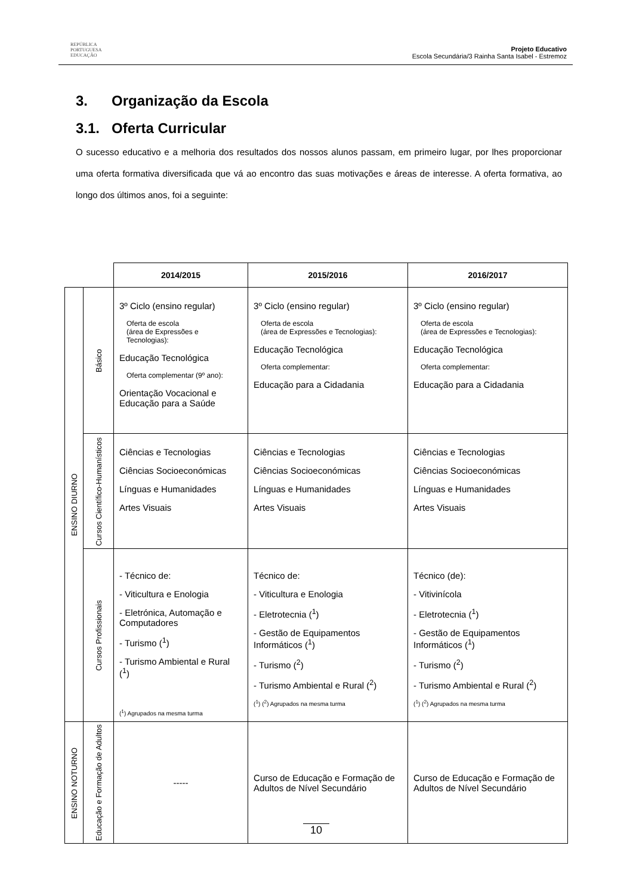REPÚBLICA
PORTUGUESA
EDUCAÇÃO
Projeto Educativo
Escola Secundária/3 Rainha Santa Isabel - Estremoz
3. Organização da Escola
3.1. Oferta Curricular
O sucesso educativo e a melhoria dos resultados dos nossos alunos passam, em primeiro lugar, por lhes proporcionar uma oferta formativa diversificada que vá ao encontro das suas motivações e áreas de interesse. A oferta formativa, ao longo dos últimos anos, foi a seguinte:
| | | 2014/2015 | 2015/2016 | 2016/2017 |
| ENSINO DIURNO | Básico | 3º Ciclo (ensino regular) Oferta de escola (área de Expressões e Tecnologias): Educação Tecnológica Oferta complementar (9º ano): Orientação Vocacional e Educação para a Saúde | 3º Ciclo (ensino regular) Oferta de escola (área de Expressões e Tecnologias): Educação Tecnológica Oferta complementar: Educação para a Cidadania | 3º Ciclo (ensino regular) Oferta de escola (área de Expressões e Tecnologias): Educação Tecnológica Oferta complementar: Educação para a Cidadania |
| | Cursos Científico-Humanísticos | Ciências e Tecnologias Ciências Socioeconómicas Línguas e Humanidades Artes Visuais | Ciências e Tecnologias Ciências Socioeconómicas Línguas e Humanidades Artes Visuais | Ciências e Tecnologias Ciências Socioeconómicas Línguas e Humanidades Artes Visuais |
| | Cursos Profissionais | - Técnico de: - Viticultura e Enologia - Eletrónica, Automação e Computadores - Turismo (<sup>1</sup>) - Turismo Ambiental e Rural (<sup>1</sup>) (<sup>1</sup>) Agrupados na mesma turma | Técnico de: - Viticultura e Enologia - Eletrotecnia (<sup>1</sup>) - Gestão de Equipamentos Informáticos (<sup>1</sup>) - Turismo (<sup>2</sup>) - Turismo Ambiental e Rural (<sup>2</sup>) (<sup>1</sup>) (<sup>2</sup>) Agrupados na mesma turma | Técnico (de): - Vitivinícola - Eletrotecnia (<sup>1</sup>) - Gestão de Equipamentos Informáticos (<sup>1</sup>) - Turismo (<sup>2</sup>) - Turismo Ambiental e Rural (<sup>2</sup>) (<sup>1</sup>) (<sup>2</sup>) Agrupados na mesma turma |
| ENSINO NOTURNO | Educação e Formação de Adultos | ----- | Curso de Educação e Formação de Adultos de Nível Secundário | Curso de Educação e Formação de Adultos de Nível Secundário |
10